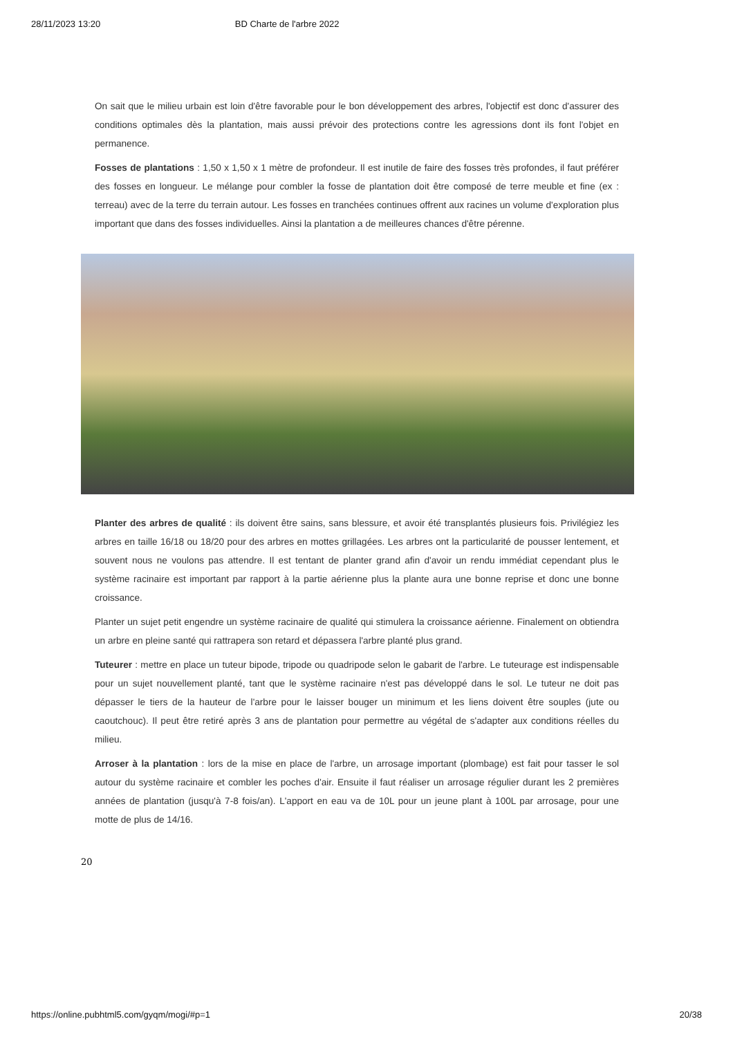28/11/2023 13:20 BD Charte de l'arbre 2022
On sait que le milieu urbain est loin d'être favorable pour le bon développement des arbres, l'objectif est donc d'assurer des conditions optimales dès la plantation, mais aussi prévoir des protections contre les agressions dont ils font l'objet en permanence.
Fosses de plantations : 1,50 x 1,50 x 1 mètre de profondeur. Il est inutile de faire des fosses très profondes, il faut préférer des fosses en longueur. Le mélange pour combler la fosse de plantation doit être composé de terre meuble et fine (ex : terreau) avec de la terre du terrain autour. Les fosses en tranchées continues offrent aux racines un volume d'exploration plus important que dans des fosses individuelles. Ainsi la plantation a de meilleures chances d'être pérenne.
Planter des arbres de qualité : ils doivent être sains, sans blessure, et avoir été transplantés plusieurs fois. Privilégiez les arbres en taille 16/18 ou 18/20 pour des arbres en mottes grillagées. Les arbres ont la particularité de pousser lentement, et souvent nous ne voulons pas attendre. Il est tentant de planter grand afin d'avoir un rendu immédiat cependant plus le système racinaire est important par rapport à la partie aérienne plus la plante aura une bonne reprise et donc une bonne croissance.
Planter un sujet petit engendre un système racinaire de qualité qui stimulera la croissance aérienne. Finalement on obtiendra un arbre en pleine santé qui rattrapera son retard et dépassera l'arbre planté plus grand.
Tuteurer : mettre en place un tuteur bipode, tripode ou quadripode selon le gabarit de l'arbre. Le tuteurage est indispensable pour un sujet nouvellement planté, tant que le système racinaire n'est pas développé dans le sol. Le tuteur ne doit pas dépasser le tiers de la hauteur de l'arbre pour le laisser bouger un minimum et les liens doivent être souples (jute ou caoutchouc). Il peut être retiré après 3 ans de plantation pour permettre au végétal de s'adapter aux conditions réelles du milieu.
Arroser à la plantation : lors de la mise en place de l'arbre, un arrosage important (plombage) est fait pour tasser le sol autour du système racinaire et combler les poches d'air. Ensuite il faut réaliser un arrosage régulier durant les 2 premières années de plantation (jusqu'à 7-8 fois/an). L'apport en eau va de 10L pour un jeune plant à 100L par arrosage, pour une motte de plus de 14/16.
20
https://online.pubhtml5.com/gyqm/mogi/#p=1 20/38